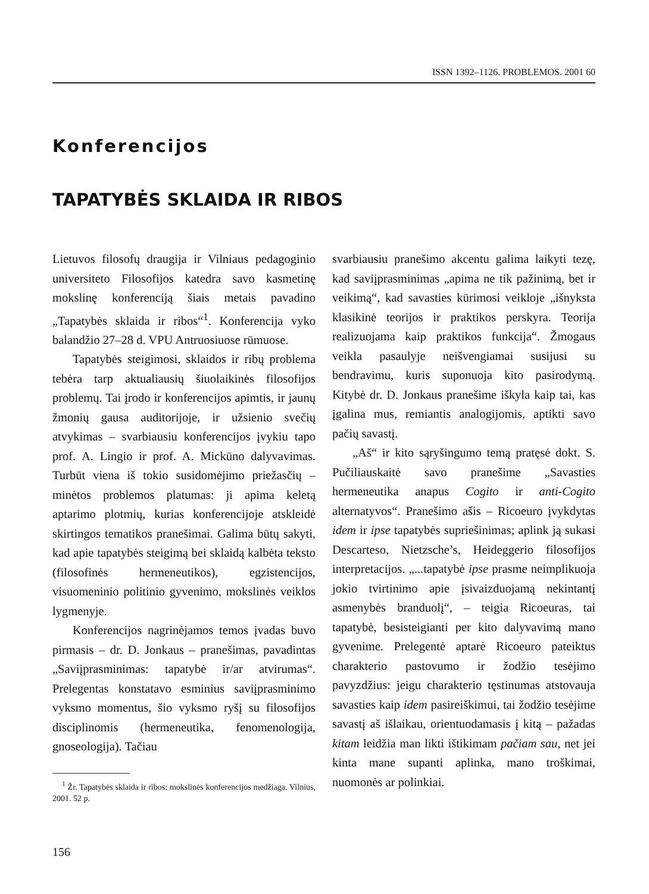ISSN 1392–1126. PROBLEMOS. 2001 60
Konferencijos
TAPATYBĖS SKLAIDA IR RIBOS
Lietuvos filosofų draugija ir Vilniaus pedagoginio universiteto Filosofijos katedra savo kasmetinę mokslinę konferenciją šiais metais pavadino „Tapatybės sklaida ir ribos“<sup>1</sup>. Konferencija vyko balandžio 27–28 d. VPU Antruosiuose rūmuose.
Tapatybės steigimosi, sklaidos ir ribų problema tebėra tarp aktualiausių šiuolaikinės filosofijos problemų. Tai įrodo ir konferencijos apimtis, ir jaunų žmonių gausa auditorijoje, ir užsienio svečių atvykimas – svarbiausiu konferencijos įvykiu tapo prof. A. Lingio ir prof. A. Mickūno dalyvavimas. Turbūt viena iš tokio susidomėjimo priežasčių – minėtos problemos platumas: ji apima keletą aptarimo plotmių, kurias konferencijoje atskleidė skirtingos tematikos pranešimai. Galima būtų sakyti, kad apie tapatybės steigimą bei sklaidą kalbėta teksto (filosofinės hermeneutikos), egzistencijos, visuomeninio politinio gyvenimo, mokslinės veiklos lygmenyje.
Konferencijos nagrinėjamos temos įvadas buvo pirmasis – dr. D. Jonkaus – pranešimas, pavadintas „Saviįprasminimas: tapatybė ir/ar atvirumas“. Prelegentas konstatavo esminius saviįprasminimo vyksmo momentus, šio vyksmo ryšį su filosofijos disciplinomis (hermeneutika, fenomenologija, gnoseologija). Tačiau
<sup>1</sup> Žr. Tapatybės sklaida ir ribos: mokslinės konferencijos medžiaga. Vilnius, 2001. 52 p.
svarbiausiu pranešimo akcentu galima laikyti tezę, kad saviįprasminimas „apima ne tik pažinimą, bet ir veikimą“, kad savasties kūrimosi veikloje „išnyksta klasikinė teorijos ir praktikos perskyra. Teorija realizuojama kaip praktikos funkcija“. Žmogaus veikla pasaulyje neišvengiamai susijusi su bendravimu, kuris suponuoja kito pasirodymą. Kitybė dr. D. Jonkaus pranešime iškyla kaip tai, kas įgalina mus, remiantis analogijomis, aptikti savo pačių savastį.
„Aš“ ir kito sąryšingumo temą pratęsė dokt. S. Pučiliauskaitė savo pranešime „Savasties hermeneutika anapus Cogito ir anti-Cogito alternatyvos“. Pranešimo ašis – Ricoeuro įvykdytas idem ir ipse tapatybės supriešinimas; aplink ją sukasi Descarteso, Nietzsche’s, Heideggerio filosofijos interpretacijos. „...tapatybė ipse prasme neimplikuoja jokio tvirtinimo apie įsivaizduojamą nekintantį asmenybės branduolį“, – teigia Ricoeuras, tai tapatybė, besisteigianti per kito dalyvavimą mano gyvenime. Prelegentė aptarė Ricoeuro pateiktus charakterio pastovumo ir žodžio tesėjimo pavyzdžius: jeigu charakterio tęstinumas atstovauja savasties kaip idem pasireiškimui, tai žodžio tesėjime savastį aš išlaikau, orientuodamasis į kitą – pažadas kitam leidžia man likti ištikimam pačiam sau, net jei kinta mane supanti aplinka, mano troškimai, nuomonės ar polinkiai.
156